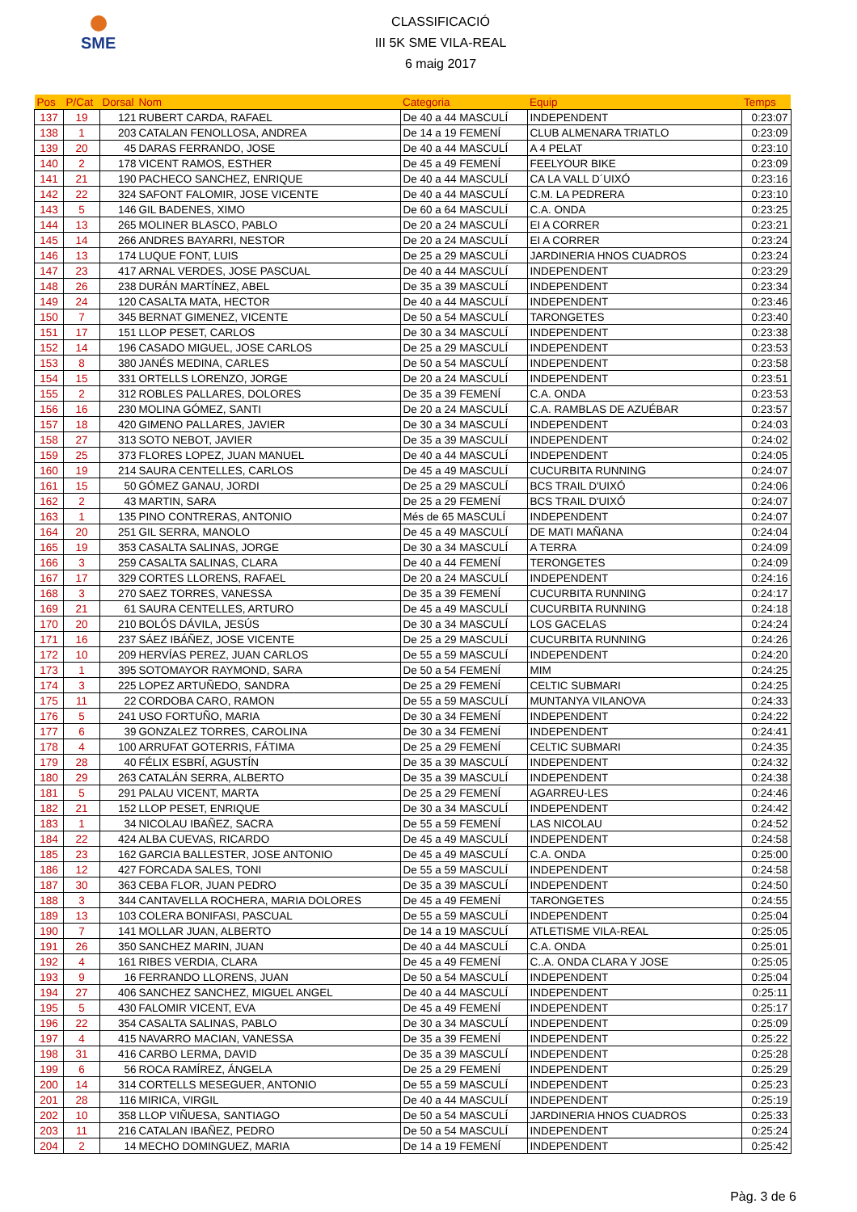SME
CLASSIFICACIÓ
III 5K SME VILA-REAL
6 maig 2017
| Pos | P/Cat | Dorsal | Nom | Categoria | Equip | Temps |
| --- | --- | --- | --- | --- | --- | --- |
| 137 | 19 | 121 | RUBERT CARDA, RAFAEL | De 40 a 44 MASCULÍ | INDEPENDENT | 0:23:07 |
| 138 | 1 | 203 | CATALAN FENOLLOSA, ANDREA | De 14 a 19 FEMENÍ | CLUB ALMENARA TRIATLO | 0:23:09 |
| 139 | 20 | 45 | DARAS FERRANDO, JOSE | De 40 a 44 MASCULÍ | A 4 PELAT | 0:23:10 |
| 140 | 2 | 178 | VICENT RAMOS, ESTHER | De 45 a 49 FEMENÍ | FEELYOUR BIKE | 0:23:09 |
| 141 | 21 | 190 | PACHECO SANCHEZ, ENRIQUE | De 40 a 44 MASCULÍ | CA LA VALL D´UIXÓ | 0:23:16 |
| 142 | 22 | 324 | SAFONT FALOMIR, JOSE VICENTE | De 40 a 44 MASCULÍ | C.M. LA PEDRERA | 0:23:10 |
| 143 | 5 | 146 | GIL BADENES, XIMO | De 60 a 64 MASCULÍ | C.A. ONDA | 0:23:25 |
| 144 | 13 | 265 | MOLINER BLASCO, PABLO | De 20 a 24 MASCULÍ | EI A CORRER | 0:23:21 |
| 145 | 14 | 266 | ANDRES BAYARRI, NESTOR | De 20 a 24 MASCULÍ | EI A CORRER | 0:23:24 |
| 146 | 13 | 174 | LUQUE FONT, LUIS | De 25 a 29 MASCULÍ | JARDINERIA HNOS CUADROS | 0:23:24 |
| 147 | 23 | 417 | ARNAL VERDES, JOSE PASCUAL | De 40 a 44 MASCULÍ | INDEPENDENT | 0:23:29 |
| 148 | 26 | 238 | DURÁN MARTÍNEZ, ABEL | De 35 a 39 MASCULÍ | INDEPENDENT | 0:23:34 |
| 149 | 24 | 120 | CASALTA MATA, HECTOR | De 40 a 44 MASCULÍ | INDEPENDENT | 0:23:46 |
| 150 | 7 | 345 | BERNAT GIMENEZ, VICENTE | De 50 a 54 MASCULÍ | TARONGETES | 0:23:40 |
| 151 | 17 | 151 | LLOP PESET, CARLOS | De 30 a 34 MASCULÍ | INDEPENDENT | 0:23:38 |
| 152 | 14 | 196 | CASADO MIGUEL, JOSE CARLOS | De 25 a 29 MASCULÍ | INDEPENDENT | 0:23:53 |
| 153 | 8 | 380 | JANÉS MEDINA, CARLES | De 50 a 54 MASCULÍ | INDEPENDENT | 0:23:58 |
| 154 | 15 | 331 | ORTELLS LORENZO, JORGE | De 20 a 24 MASCULÍ | INDEPENDENT | 0:23:51 |
| 155 | 2 | 312 | ROBLES PALLARES, DOLORES | De 35 a 39 FEMENÍ | C.A. ONDA | 0:23:53 |
| 156 | 16 | 230 | MOLINA GÓMEZ, SANTI | De 20 a 24 MASCULÍ | C.A. RAMBLAS DE AZUÉBAR | 0:23:57 |
| 157 | 18 | 420 | GIMENO PALLARES, JAVIER | De 30 a 34 MASCULÍ | INDEPENDENT | 0:24:03 |
| 158 | 27 | 313 | SOTO NEBOT, JAVIER | De 35 a 39 MASCULÍ | INDEPENDENT | 0:24:02 |
| 159 | 25 | 373 | FLORES LOPEZ, JUAN MANUEL | De 40 a 44 MASCULÍ | INDEPENDENT | 0:24:05 |
| 160 | 19 | 214 | SAURA CENTELLES, CARLOS | De 45 a 49 MASCULÍ | CUCURBITA RUNNING | 0:24:07 |
| 161 | 15 | 50 | GÓMEZ GANAU, JORDI | De 25 a 29 MASCULÍ | BCS TRAIL D'UIXÓ | 0:24:06 |
| 162 | 2 | 43 | MARTIN, SARA | De 25 a 29 FEMENÍ | BCS TRAIL D'UIXÓ | 0:24:07 |
| 163 | 1 | 135 | PINO CONTRERAS, ANTONIO | Més de 65 MASCULÍ | INDEPENDENT | 0:24:07 |
| 164 | 20 | 251 | GIL SERRA, MANOLO | De 45 a 49 MASCULÍ | DE MATI MAÑANA | 0:24:04 |
| 165 | 19 | 353 | CASALTA SALINAS, JORGE | De 30 a 34 MASCULÍ | A TERRA | 0:24:09 |
| 166 | 3 | 259 | CASALTA SALINAS, CLARA | De 40 a 44 FEMENÍ | TERONGETES | 0:24:09 |
| 167 | 17 | 329 | CORTES LLORENS, RAFAEL | De 20 a 24 MASCULÍ | INDEPENDENT | 0:24:16 |
| 168 | 3 | 270 | SAEZ TORRES, VANESSA | De 35 a 39 FEMENÍ | CUCURBITA RUNNING | 0:24:17 |
| 169 | 21 | 61 | SAURA CENTELLES, ARTURO | De 45 a 49 MASCULÍ | CUCURBITA RUNNING | 0:24:18 |
| 170 | 20 | 210 | BOLÓS DÁVILA, JESÚS | De 30 a 34 MASCULÍ | LOS GACELAS | 0:24:24 |
| 171 | 16 | 237 | SÁEZ IBÁÑEZ, JOSE VICENTE | De 25 a 29 MASCULÍ | CUCURBITA RUNNING | 0:24:26 |
| 172 | 10 | 209 | HERVÍAS PEREZ, JUAN CARLOS | De 55 a 59 MASCULÍ | INDEPENDENT | 0:24:20 |
| 173 | 1 | 395 | SOTOMAYOR RAYMOND, SARA | De 50 a 54 FEMENÍ | MIM | 0:24:25 |
| 174 | 3 | 225 | LOPEZ ARTUÑEDO, SANDRA | De 25 a 29 FEMENÍ | CELTIC SUBMARI | 0:24:25 |
| 175 | 11 | 22 | CORDOBA CARO, RAMON | De 55 a 59 MASCULÍ | MUNTANYA VILANOVA | 0:24:33 |
| 176 | 5 | 241 | USO FORTUÑO, MARIA | De 30 a 34 FEMENÍ | INDEPENDENT | 0:24:22 |
| 177 | 6 | 39 | GONZALEZ TORRES, CAROLINA | De 30 a 34 FEMENÍ | INDEPENDENT | 0:24:41 |
| 178 | 4 | 100 | ARRUFAT GOTERRIS, FÁTIMA | De 25 a 29 FEMENÍ | CELTIC SUBMARI | 0:24:35 |
| 179 | 28 | 40 | FÉLIX ESBRÍ, AGUSTÍN | De 35 a 39 MASCULÍ | INDEPENDENT | 0:24:32 |
| 180 | 29 | 263 | CATALÁN SERRA, ALBERTO | De 35 a 39 MASCULÍ | INDEPENDENT | 0:24:38 |
| 181 | 5 | 291 | PALAU VICENT, MARTA | De 25 a 29 FEMENÍ | AGARREU-LES | 0:24:46 |
| 182 | 21 | 152 | LLOP PESET, ENRIQUE | De 30 a 34 MASCULÍ | INDEPENDENT | 0:24:42 |
| 183 | 1 | 34 | NICOLAU IBAÑEZ, SACRA | De 55 a 59 FEMENÍ | LAS NICOLAU | 0:24:52 |
| 184 | 22 | 424 | ALBA CUEVAS, RICARDO | De 45 a 49 MASCULÍ | INDEPENDENT | 0:24:58 |
| 185 | 23 | 162 | GARCIA BALLESTER, JOSE ANTONIO | De 45 a 49 MASCULÍ | C.A. ONDA | 0:25:00 |
| 186 | 12 | 427 | FORCADA SALES, TONI | De 55 a 59 MASCULÍ | INDEPENDENT | 0:24:58 |
| 187 | 30 | 363 | CEBA FLOR, JUAN PEDRO | De 35 a 39 MASCULÍ | INDEPENDENT | 0:24:50 |
| 188 | 3 | 344 | CANTAVELLA ROCHERA, MARIA DOLORES | De 45 a 49 FEMENÍ | TARONGETES | 0:24:55 |
| 189 | 13 | 103 | COLERA BONIFASI, PASCUAL | De 55 a 59 MASCULÍ | INDEPENDENT | 0:25:04 |
| 190 | 7 | 141 | MOLLAR JUAN, ALBERTO | De 14 a 19 MASCULÍ | ATLETISME VILA-REAL | 0:25:05 |
| 191 | 26 | 350 | SANCHEZ MARIN, JUAN | De 40 a 44 MASCULÍ | C.A. ONDA | 0:25:01 |
| 192 | 4 | 161 | RIBES VERDIA, CLARA | De 45 a 49 FEMENÍ | C..A. ONDA CLARA Y JOSE | 0:25:05 |
| 193 | 9 | 16 | FERRANDO LLORENS, JUAN | De 50 a 54 MASCULÍ | INDEPENDENT | 0:25:04 |
| 194 | 27 | 406 | SANCHEZ SANCHEZ, MIGUEL ANGEL | De 40 a 44 MASCULÍ | INDEPENDENT | 0:25:11 |
| 195 | 5 | 430 | FALOMIR VICENT, EVA | De 45 a 49 FEMENÍ | INDEPENDENT | 0:25:17 |
| 196 | 22 | 354 | CASALTA SALINAS, PABLO | De 30 a 34 MASCULÍ | INDEPENDENT | 0:25:09 |
| 197 | 4 | 415 | NAVARRO MACIAN, VANESSA | De 35 a 39 FEMENÍ | INDEPENDENT | 0:25:22 |
| 198 | 31 | 416 | CARBO LERMA, DAVID | De 35 a 39 MASCULÍ | INDEPENDENT | 0:25:28 |
| 199 | 6 | 56 | ROCA RAMÍREZ, ÁNGELA | De 25 a 29 FEMENÍ | INDEPENDENT | 0:25:29 |
| 200 | 14 | 314 | CORTELLS MESEGUER, ANTONIO | De 55 a 59 MASCULÍ | INDEPENDENT | 0:25:23 |
| 201 | 28 | 116 | MIRICA, VIRGIL | De 40 a 44 MASCULÍ | INDEPENDENT | 0:25:19 |
| 202 | 10 | 358 | LLOP VIÑUESA, SANTIAGO | De 50 a 54 MASCULÍ | JARDINERIA HNOS CUADROS | 0:25:33 |
| 203 | 11 | 216 | CATALAN IBAÑEZ, PEDRO | De 50 a 54 MASCULÍ | INDEPENDENT | 0:25:24 |
| 204 | 2 | 14 | MECHO DOMINGUEZ, MARIA | De 14 a 19 FEMENÍ | INDEPENDENT | 0:25:42 |
Pàg. 3 de 6